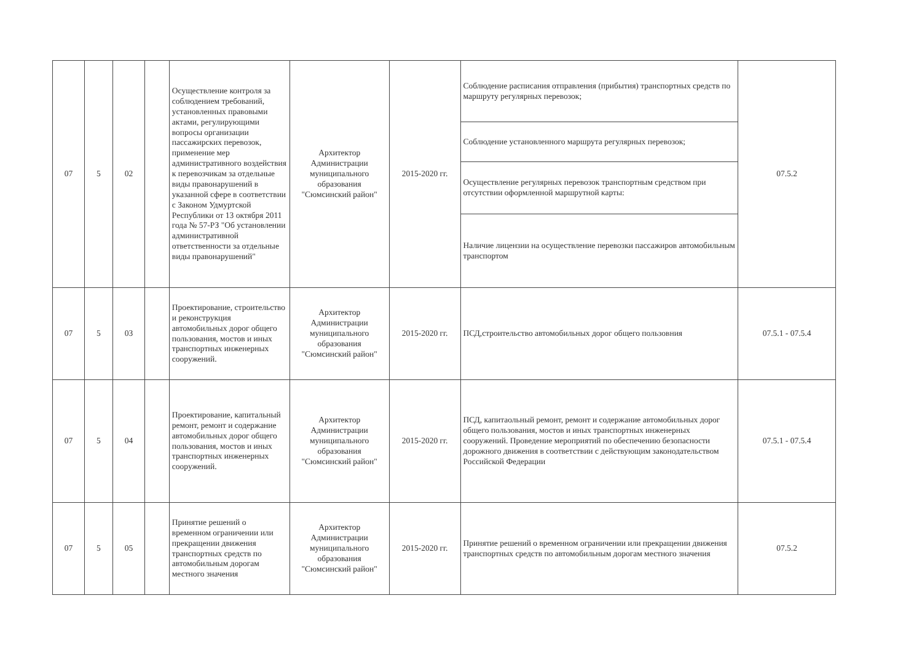| 07 | 5 | 02 | | Осуществление контроля за соблюдением требований, установленных правовыми актами, регулирующими вопросы организации пассажирских перевозок, применение мер административного воздействия к перевозчикам за отдельные виды правонарушений в указанной сфере в соответствии с Законом Удмуртской Республики от 13 октября 2011 года № 57-РЗ "Об установлении административной ответственности за отдельные виды правонарушений" | Архитектор Администрации муниципального образования "Сюмсинский район" | 2015-2020 гг. | Соблюдение расписания отправления (прибытия) транспортных средств по маршруту регулярных перевозок; | 07.5.2 |
| | | | | | | | Соблюдение установленного маршрута регулярных перевозок; | |
| | | | | | | | Осуществление регулярных перевозок транспортным средством при отсутствии оформленной маршрутной карты: | |
| | | | | | | | Наличие лицензии на осуществление перевозки пассажиров автомобильным транспортом | |
| 07 | 5 | 03 | | Проектирование, строительство и реконструкция автомобильных дорог общего пользования, мостов и иных транспортных инженерных сооружений. | Архитектор Администрации муниципального образования "Сюмсинский район" | 2015-2020 гг. | ПСД,строительство автомобильных дорог общего пользовния | 07.5.1 - 07.5.4 |
| 07 | 5 | 04 | | Проектирование, капитальный ремонт, ремонт и содержание автомобильных дорог общего пользования, мостов и иных транспортных инженерных сооружений. | Архитектор Администрации муниципального образования "Сюмсинский район" | 2015-2020 гг. | ПСД, капитаольный ремонт, ремонт и содержание автомобильных дорог общего пользования, мостов и иных транспортных инженерных сооружений. Проведение мероприятий по обеспечению безопасности дорожного движения в соответствии с действующим законодательством Российской Федерации | 07.5.1 - 07.5.4 |
| 07 | 5 | 05 | | Принятие решений о временном ограничении или прекращении движения транспортных средств по автомобильным дорогам местного значения | Архитектор Администрации муниципального образования "Сюмсинский район" | 2015-2020 гг. | Принятие решений о временном ограничении или прекращении движения транспортных средств по автомобильным дорогам местного значения | 07.5.2 |